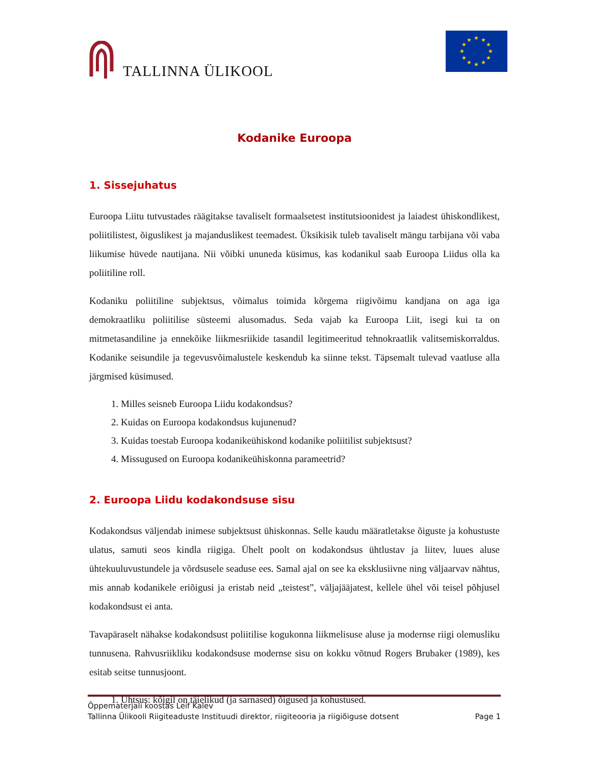TALLINNA ÜLIKOOL
★
★
★
★
★
★
★
★
★
★
★
★
Kodanike Euroopa
1. Sissejuhatus
Euroopa Liitu tutvustades räägitakse tavaliselt formaalsetest institutsioonidest ja laiadest ühiskondlikest, poliitilistest, õiguslikest ja majanduslikest teemadest. Üksikisik tuleb tavaliselt mängu tarbijana või vaba liikumise hüvede nautijana. Nii võibki ununeda küsimus, kas kodanikul saab Euroopa Liidus olla ka poliitiline roll.
Kodaniku poliitiline subjektsus, võimalus toimida kõrgema riigivõimu kandjana on aga iga demokraatliku poliitilise süsteemi alusomadus. Seda vajab ka Euroopa Liit, isegi kui ta on mitmetasandiline ja ennekõike liikmesriikide tasandil legitimeeritud tehnokraatlik valitsemiskorraldus. Kodanike seisundile ja tegevusvõimalustele keskendub ka siinne tekst. Täpsemalt tulevad vaatluse alla järgmised küsimused.
1. Milles seisneb Euroopa Liidu kodakondsus?
2. Kuidas on Euroopa kodakondsus kujunenud?
3. Kuidas toestab Euroopa kodanikeühiskond kodanike poliitilist subjektsust?
4. Missugused on Euroopa kodanikeühiskonna parameetrid?
2. Euroopa Liidu kodakondsuse sisu
Kodakondsus väljendab inimese subjektsust ühiskonnas. Selle kaudu määratletakse õiguste ja kohustuste ulatus, samuti seos kindla riigiga. Ühelt poolt on kodakondsus ühtlustav ja liitev, luues aluse ühtekuuluvustundele ja võrdsusele seaduse ees. Samal ajal on see ka eksklusiivne ning väljaarvav nähtus, mis annab kodanikele eriõigusi ja eristab neid „teistest”, väljajääjatest, kellele ühel või teisel põhjusel kodakondsust ei anta.
Tavapäraselt nähakse kodakondsust poliitilise kogukonna liikmelisuse aluse ja modernse riigi olemusliku tunnusena. Rahvusriikliku kodakondsuse modernse sisu on kokku võtnud Rogers Brubaker (1989), kes esitab seitse tunnusjoont.
1. Ühtsus: kõigil on täielikud (ja sarnased) õigused ja kohustused.
Õppematerjali koostas Leif Kalev
Tallinna Ülikooli Riigiteaduste Instituudi direktor, riigiteooria ja riigiõiguse dotsent Page 1